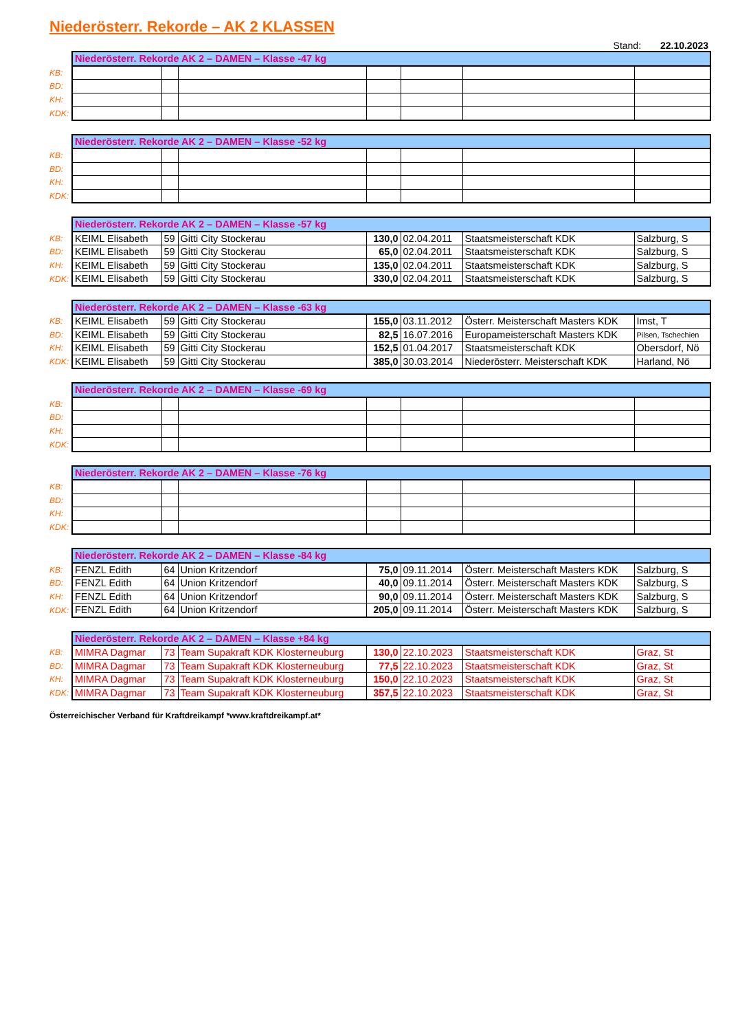Niederösterr. Rekorde – AK 2 KLASSEN
Stand: 22.10.2023
| | Niederösterr. Rekorde AK 2 – DAMEN – Klasse -47 kg | | | | | | |
| --- | --- | --- | --- | --- | --- | --- | --- |
| KB: | | | | | | | |
| BD: | | | | | | | |
| KH: | | | | | | | |
| KDK: | | | | | | | |
| | Niederösterr. Rekorde AK 2 – DAMEN – Klasse -52 kg | | | | | | |
| --- | --- | --- | --- | --- | --- | --- | --- |
| KB: | | | | | | | |
| BD: | | | | | | | |
| KH: | | | | | | | |
| KDK: | | | | | | | |
| | Niederösterr. Rekorde AK 2 – DAMEN – Klasse -57 kg | | | | | | |
| --- | --- | --- | --- | --- | --- | --- | --- |
| KB: | KEIML Elisabeth | 59 | Gitti City Stockerau | 130,0 | 02.04.2011 | Staatsmeisterschaft KDK | Salzburg, S |
| BD: | KEIML Elisabeth | 59 | Gitti City Stockerau | 65,0 | 02.04.2011 | Staatsmeisterschaft KDK | Salzburg, S |
| KH: | KEIML Elisabeth | 59 | Gitti City Stockerau | 135,0 | 02.04.2011 | Staatsmeisterschaft KDK | Salzburg, S |
| KDK: | KEIML Elisabeth | 59 | Gitti City Stockerau | 330,0 | 02.04.2011 | Staatsmeisterschaft KDK | Salzburg, S |
| | Niederösterr. Rekorde AK 2 – DAMEN – Klasse -63 kg | | | | | | |
| --- | --- | --- | --- | --- | --- | --- | --- |
| KB: | KEIML Elisabeth | 59 | Gitti City Stockerau | 155,0 | 03.11.2012 | Österr. Meisterschaft Masters KDK | Imst, T |
| BD: | KEIML Elisabeth | 59 | Gitti City Stockerau | 82,5 | 16.07.2016 | Europameisterschaft Masters KDK | Pilsen, Tschechien |
| KH: | KEIML Elisabeth | 59 | Gitti City Stockerau | 152,5 | 01.04.2017 | Staatsmeisterschaft KDK | Obersdorf, Nö |
| KDK: | KEIML Elisabeth | 59 | Gitti City Stockerau | 385,0 | 30.03.2014 | Niederösterr. Meisterschaft KDK | Harland, Nö |
| | Niederösterr. Rekorde AK 2 – DAMEN – Klasse -69 kg | | | | | | |
| --- | --- | --- | --- | --- | --- | --- | --- |
| KB: | | | | | | | |
| BD: | | | | | | | |
| KH: | | | | | | | |
| KDK: | | | | | | | |
| | Niederösterr. Rekorde AK 2 – DAMEN – Klasse -76 kg | | | | | | |
| --- | --- | --- | --- | --- | --- | --- | --- |
| KB: | | | | | | | |
| BD: | | | | | | | |
| KH: | | | | | | | |
| KDK: | | | | | | | |
| | Niederösterr. Rekorde AK 2 – DAMEN – Klasse -84 kg | | | | | | |
| --- | --- | --- | --- | --- | --- | --- | --- |
| KB: | FENZL Edith | 64 | Union Kritzendorf | 75,0 | 09.11.2014 | Österr. Meisterschaft Masters KDK | Salzburg, S |
| BD: | FENZL Edith | 64 | Union Kritzendorf | 40,0 | 09.11.2014 | Österr. Meisterschaft Masters KDK | Salzburg, S |
| KH: | FENZL Edith | 64 | Union Kritzendorf | 90,0 | 09.11.2014 | Österr. Meisterschaft Masters KDK | Salzburg, S |
| KDK: | FENZL Edith | 64 | Union Kritzendorf | 205,0 | 09.11.2014 | Österr. Meisterschaft Masters KDK | Salzburg, S |
| | Niederösterr. Rekorde AK 2 – DAMEN – Klasse +84 kg | | | | | | |
| --- | --- | --- | --- | --- | --- | --- | --- |
| KB: | MIMRA Dagmar | 73 | Team Supakraft KDK Klosterneuburg | 130,0 | 22.10.2023 | Staatsmeisterschaft KDK | Graz, St |
| BD: | MIMRA Dagmar | 73 | Team Supakraft KDK Klosterneuburg | 77,5 | 22.10.2023 | Staatsmeisterschaft KDK | Graz, St |
| KH: | MIMRA Dagmar | 73 | Team Supakraft KDK Klosterneuburg | 150,0 | 22.10.2023 | Staatsmeisterschaft KDK | Graz, St |
| KDK: | MIMRA Dagmar | 73 | Team Supakraft KDK Klosterneuburg | 357,5 | 22.10.2023 | Staatsmeisterschaft KDK | Graz, St |
Österreichischer Verband für Kraftdreikampf *www.kraftdreikampf.at*